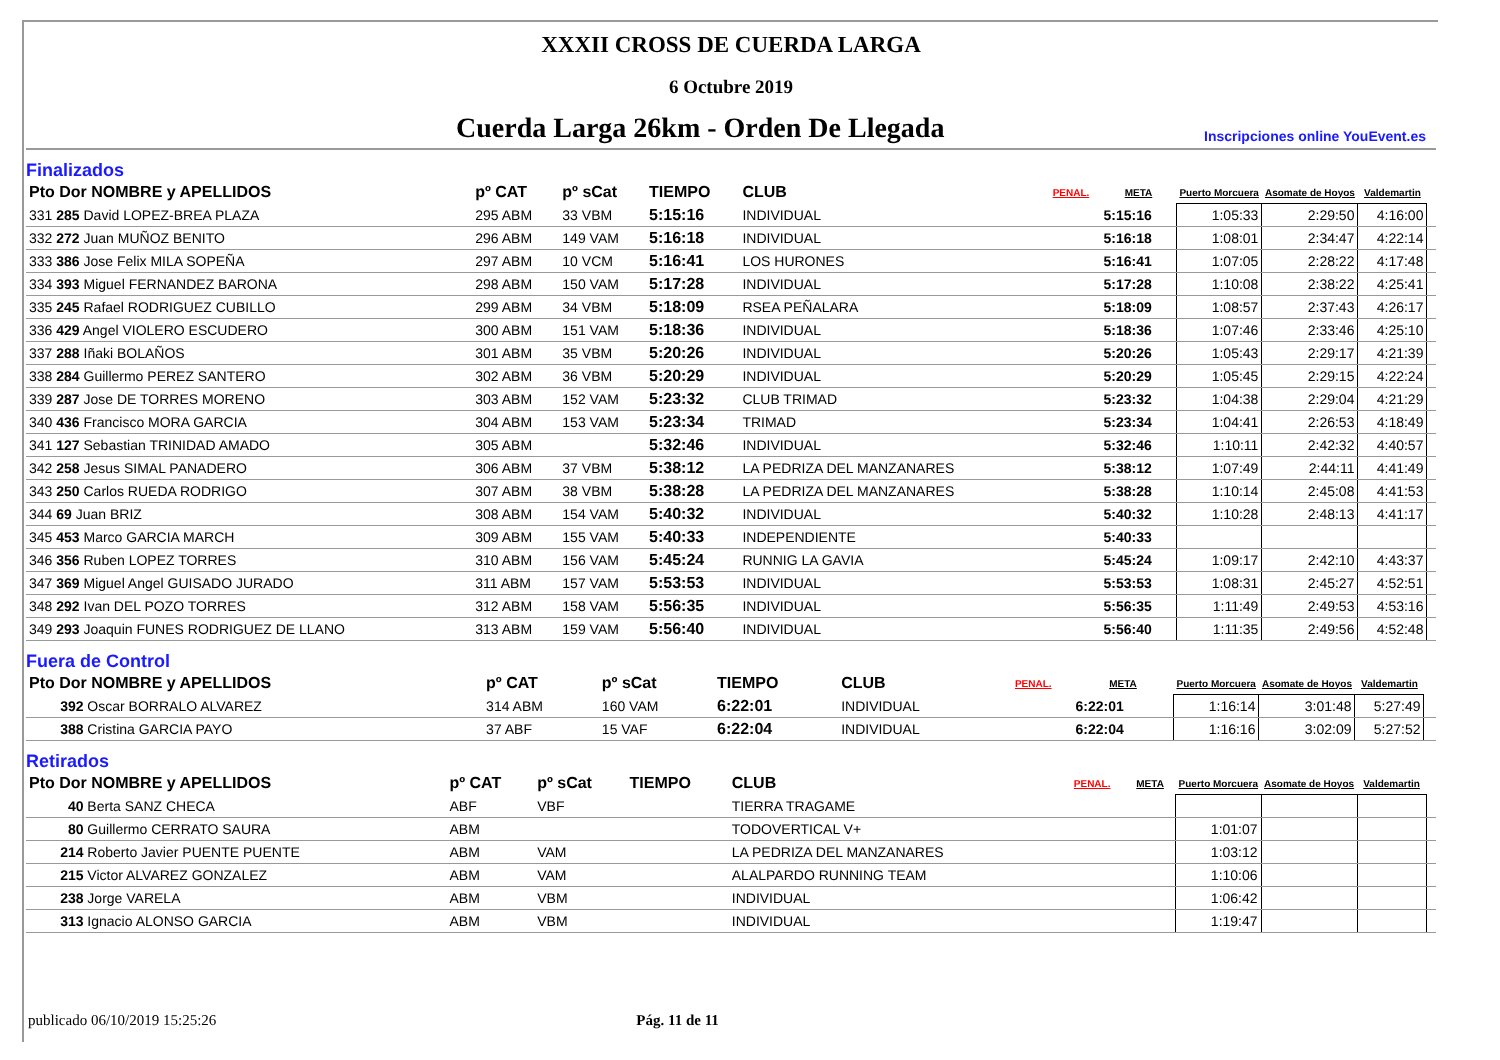XXXII CROSS DE CUERDA LARGA
6 Octubre 2019
Cuerda Larga 26km - Orden De Llegada
Inscripciones online YouEvent.es
Finalizados
| Pto Dor NOMBRE y APELLIDOS | pº CAT | pº sCat | TIEMPO | CLUB | PENAL. | META | Puerto Morcuera | Asomate de Hoyos | Valdemartin | |
| --- | --- | --- | --- | --- | --- | --- | --- | --- | --- | --- |
| 331 285 David LOPEZ-BREA PLAZA | 295 ABM | 33 VBM | 5:15:16 | INDIVIDUAL | | 5:15:16 | 1:05:33 | 2:29:50 | 4:16:00 | |
| 332 272 Juan MUÑOZ BENITO | 296 ABM | 149 VAM | 5:16:18 | INDIVIDUAL | | 5:16:18 | 1:08:01 | 2:34:47 | 4:22:14 | |
| 333 386 Jose Felix MILA SOPEÑA | 297 ABM | 10 VCM | 5:16:41 | LOS HURONES | | 5:16:41 | 1:07:05 | 2:28:22 | 4:17:48 | |
| 334 393 Miguel FERNANDEZ BARONA | 298 ABM | 150 VAM | 5:17:28 | INDIVIDUAL | | 5:17:28 | 1:10:08 | 2:38:22 | 4:25:41 | |
| 335 245 Rafael RODRIGUEZ CUBILLO | 299 ABM | 34 VBM | 5:18:09 | RSEA PEÑALARA | | 5:18:09 | 1:08:57 | 2:37:43 | 4:26:17 | |
| 336 429 Angel VIOLERO ESCUDERO | 300 ABM | 151 VAM | 5:18:36 | INDIVIDUAL | | 5:18:36 | 1:07:46 | 2:33:46 | 4:25:10 | |
| 337 288 Iñaki BOLAÑOS | 301 ABM | 35 VBM | 5:20:26 | INDIVIDUAL | | 5:20:26 | 1:05:43 | 2:29:17 | 4:21:39 | |
| 338 284 Guillermo PEREZ SANTERO | 302 ABM | 36 VBM | 5:20:29 | INDIVIDUAL | | 5:20:29 | 1:05:45 | 2:29:15 | 4:22:24 | |
| 339 287 Jose DE TORRES MORENO | 303 ABM | 152 VAM | 5:23:32 | CLUB TRIMAD | | 5:23:32 | 1:04:38 | 2:29:04 | 4:21:29 | |
| 340 436 Francisco MORA GARCIA | 304 ABM | 153 VAM | 5:23:34 | TRIMAD | | 5:23:34 | 1:04:41 | 2:26:53 | 4:18:49 | |
| 341 127 Sebastian TRINIDAD AMADO | 305 ABM | | 5:32:46 | INDIVIDUAL | | 5:32:46 | 1:10:11 | 2:42:32 | 4:40:57 | |
| 342 258 Jesus SIMAL PANADERO | 306 ABM | 37 VBM | 5:38:12 | LA PEDRIZA DEL MANZANARES | | 5:38:12 | 1:07:49 | 2:44:11 | 4:41:49 | |
| 343 250 Carlos RUEDA RODRIGO | 307 ABM | 38 VBM | 5:38:28 | LA PEDRIZA DEL MANZANARES | | 5:38:28 | 1:10:14 | 2:45:08 | 4:41:53 | |
| 344 69 Juan BRIZ | 308 ABM | 154 VAM | 5:40:32 | INDIVIDUAL | | 5:40:32 | 1:10:28 | 2:48:13 | 4:41:17 | |
| 345 453 Marco GARCIA MARCH | 309 ABM | 155 VAM | 5:40:33 | INDEPENDIENTE | | 5:40:33 | | | | |
| 346 356 Ruben LOPEZ TORRES | 310 ABM | 156 VAM | 5:45:24 | RUNNIG LA GAVIA | | 5:45:24 | 1:09:17 | 2:42:10 | 4:43:37 | |
| 347 369 Miguel Angel GUISADO JURADO | 311 ABM | 157 VAM | 5:53:53 | INDIVIDUAL | | 5:53:53 | 1:08:31 | 2:45:27 | 4:52:51 | |
| 348 292 Ivan DEL POZO TORRES | 312 ABM | 158 VAM | 5:56:35 | INDIVIDUAL | | 5:56:35 | 1:11:49 | 2:49:53 | 4:53:16 | |
| 349 293 Joaquin FUNES RODRIGUEZ DE LLANO | 313 ABM | 159 VAM | 5:56:40 | INDIVIDUAL | | 5:56:40 | 1:11:35 | 2:49:56 | 4:52:48 | |
Fuera de Control
| Pto Dor NOMBRE y APELLIDOS | pº CAT | pº sCat | TIEMPO | CLUB | PENAL. | META | Puerto Morcuera | Asomate de Hoyos | Valdemartin | |
| --- | --- | --- | --- | --- | --- | --- | --- | --- | --- | --- |
| 392 Oscar BORRALO ALVAREZ | 314 ABM | 160 VAM | 6:22:01 | INDIVIDUAL | | 6:22:01 | 1:16:14 | 3:01:48 | 5:27:49 | |
| 388 Cristina GARCIA PAYO | 37 ABF | 15 VAF | 6:22:04 | INDIVIDUAL | | 6:22:04 | 1:16:16 | 3:02:09 | 5:27:52 | |
Retirados
| Pto Dor NOMBRE y APELLIDOS | pº CAT | pº sCat | TIEMPO | CLUB | PENAL. | META | Puerto Morcuera | Asomate de Hoyos | Valdemartin | |
| --- | --- | --- | --- | --- | --- | --- | --- | --- | --- | --- |
| 40 Berta SANZ CHECA | ABF | VBF | | TIERRA TRAGAME | | | | | | |
| 80 Guillermo CERRATO SAURA | ABM | | | TODOVERTICAL V+ | | | 1:01:07 | | | |
| 214 Roberto Javier PUENTE PUENTE | ABM | VAM | | LA PEDRIZA DEL MANZANARES | | | 1:03:12 | | | |
| 215 Victor ALVAREZ GONZALEZ | ABM | VAM | | ALALPARDO RUNNING TEAM | | | 1:10:06 | | | |
| 238 Jorge VARELA | ABM | VBM | | INDIVIDUAL | | | 1:06:42 | | | |
| 313 Ignacio ALONSO GARCIA | ABM | VBM | | INDIVIDUAL | | | 1:19:47 | | | |
publicado 06/10/2019 15:25:26 Pág. 11 de 11